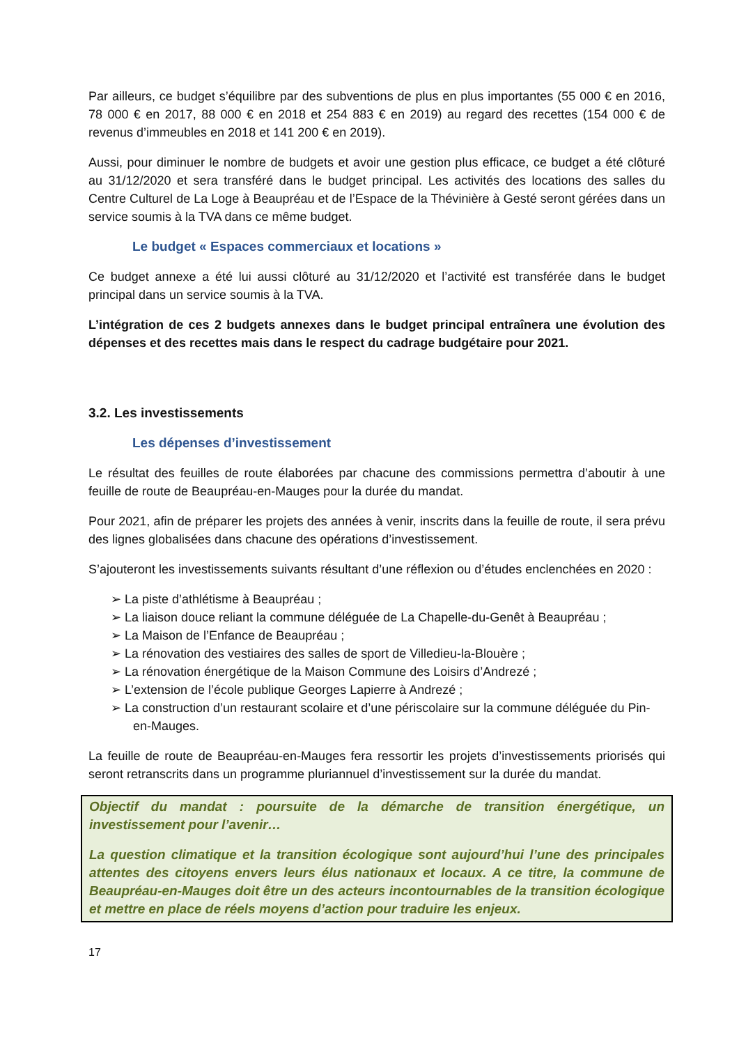Par ailleurs, ce budget s’équilibre par des subventions de plus en plus importantes (55 000 € en 2016, 78 000 € en 2017, 88 000 € en 2018 et 254 883 € en 2019) au regard des recettes (154 000 € de revenus d’immeubles en 2018 et 141 200 € en 2019).
Aussi, pour diminuer le nombre de budgets et avoir une gestion plus efficace, ce budget a été clôturé au 31/12/2020 et sera transféré dans le budget principal. Les activités des locations des salles du Centre Culturel de La Loge à Beaupréau et de l’Espace de la Thévinière à Gesté seront gérées dans un service soumis à la TVA dans ce même budget.
Le budget « Espaces commerciaux et locations »
Ce budget annexe a été lui aussi clôturé au 31/12/2020 et l’activité est transférée dans le budget principal dans un service soumis à la TVA.
L’intégration de ces 2 budgets annexes dans le budget principal entraînera une évolution des dépenses et des recettes mais dans le respect du cadrage budgétaire pour 2021.
3.2. Les investissements
Les dépenses d’investissement
Le résultat des feuilles de route élaborées par chacune des commissions permettra d’aboutir à une feuille de route de Beaupréau-en-Mauges pour la durée du mandat.
Pour 2021, afin de préparer les projets des années à venir, inscrits dans la feuille de route, il sera prévu des lignes globalisées dans chacune des opérations d’investissement.
S’ajouteront les investissements suivants résultant d’une réflexion ou d’études enclenchées en 2020 :
➢ La piste d’athlétisme à Beaupréau ;
➢ La liaison douce reliant la commune déléguée de La Chapelle-du-Genêt à Beaupréau ;
➢ La Maison de l’Enfance de Beaupréau ;
➢ La rénovation des vestiaires des salles de sport de Villedieu-la-Blouère ;
➢ La rénovation énergétique de la Maison Commune des Loisirs d’Andrezé ;
➢ L’extension de l’école publique Georges Lapierre à Andrezé ;
➢ La construction d’un restaurant scolaire et d’une périscolaire sur la commune déléguée du Pin-en-Mauges.
La feuille de route de Beaupréau-en-Mauges fera ressortir les projets d’investissements priorisés qui seront retranscrits dans un programme pluriannuel d’investissement sur la durée du mandat.
Objectif du mandat : poursuite de la démarche de transition énergétique, un investissement pour l’avenir…
La question climatique et la transition écologique sont aujourd’hui l’une des principales attentes des citoyens envers leurs élus nationaux et locaux. A ce titre, la commune de Beaupréau-en-Mauges doit être un des acteurs incontournables de la transition écologique et mettre en place de réels moyens d’action pour traduire les enjeux.
17